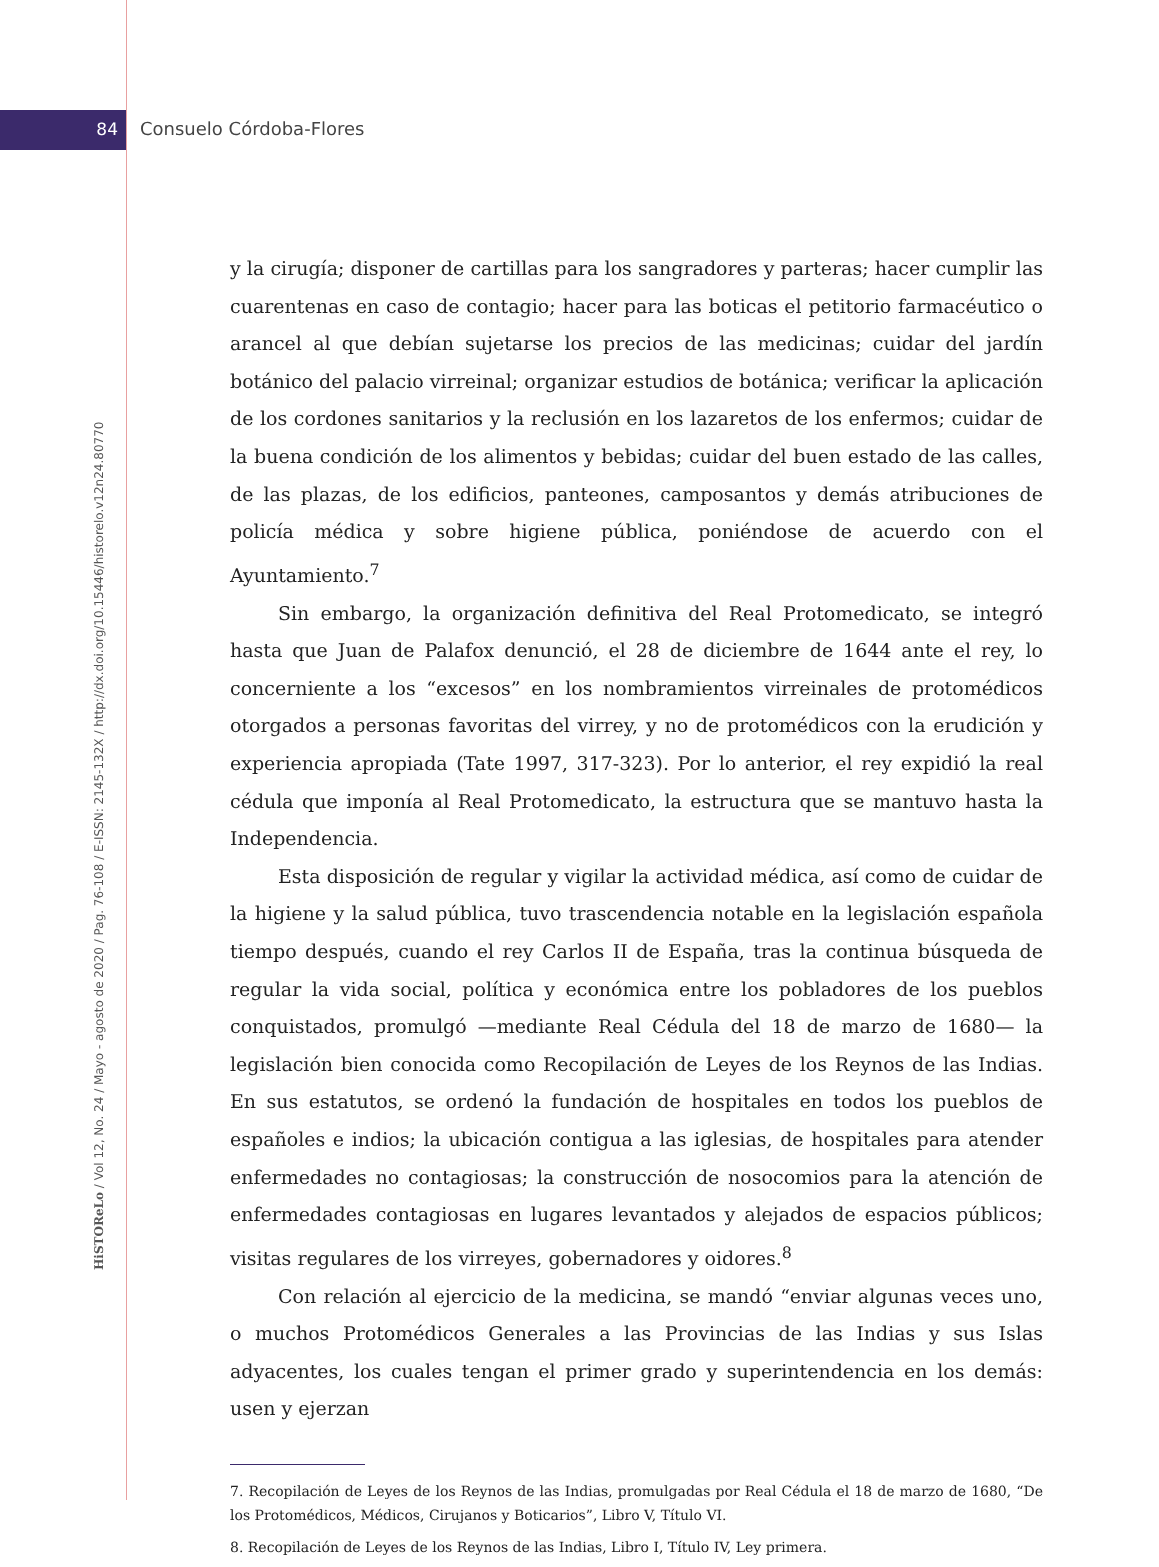84 Consuelo Córdoba-Flores
HiSTOReLo / Vol 12, No. 24 / Mayo - agosto de 2020 / Pag. 76-108 / E-ISSN: 2145-132X / http://dx.doi.org/10.15446/historelo.v12n24.80770
y la cirugía; disponer de cartillas para los sangradores y parteras; hacer cumplir las cuarentenas en caso de contagio; hacer para las boticas el petitorio farmacéutico o arancel al que debían sujetarse los precios de las medicinas; cuidar del jardín botánico del palacio virreinal; organizar estudios de botánica; verificar la aplicación de los cordones sanitarios y la reclusión en los lazaretos de los enfermos; cuidar de la buena condición de los alimentos y bebidas; cuidar del buen estado de las calles, de las plazas, de los edificios, panteones, camposantos y demás atribuciones de policía médica y sobre higiene pública, poniéndose de acuerdo con el Ayuntamiento.<sup>7</sup>
Sin embargo, la organización definitiva del Real Protomedicato, se integró hasta que Juan de Palafox denunció, el 28 de diciembre de 1644 ante el rey, lo concerniente a los “excesos” en los nombramientos virreinales de protomédicos otorgados a personas favoritas del virrey, y no de protomédicos con la erudición y experiencia apropiada (Tate 1997, 317-323). Por lo anterior, el rey expidió la real cédula que imponía al Real Protomedicato, la estructura que se mantuvo hasta la Independencia.
Esta disposición de regular y vigilar la actividad médica, así como de cuidar de la higiene y la salud pública, tuvo trascendencia notable en la legislación española tiempo después, cuando el rey Carlos II de España, tras la continua búsqueda de regular la vida social, política y económica entre los pobladores de los pueblos conquistados, promulgó —mediante Real Cédula del 18 de marzo de 1680— la legislación bien conocida como Recopilación de Leyes de los Reynos de las Indias. En sus estatutos, se ordenó la fundación de hospitales en todos los pueblos de españoles e indios; la ubicación contigua a las iglesias, de hospitales para atender enfermedades no contagiosas; la construcción de nosocomios para la atención de enfermedades contagiosas en lugares levantados y alejados de espacios públicos; visitas regulares de los virreyes, gobernadores y oidores.<sup>8</sup>
Con relación al ejercicio de la medicina, se mandó “enviar algunas veces uno, o muchos Protomédicos Generales a las Provincias de las Indias y sus Islas adyacentes, los cuales tengan el primer grado y superintendencia en los demás: usen y ejerzan
7. Recopilación de Leyes de los Reynos de las Indias, promulgadas por Real Cédula el 18 de marzo de 1680, “De los Protomédicos, Médicos, Cirujanos y Boticarios”, Libro V, Título VI.
8. Recopilación de Leyes de los Reynos de las Indias, Libro I, Título IV, Ley primera.